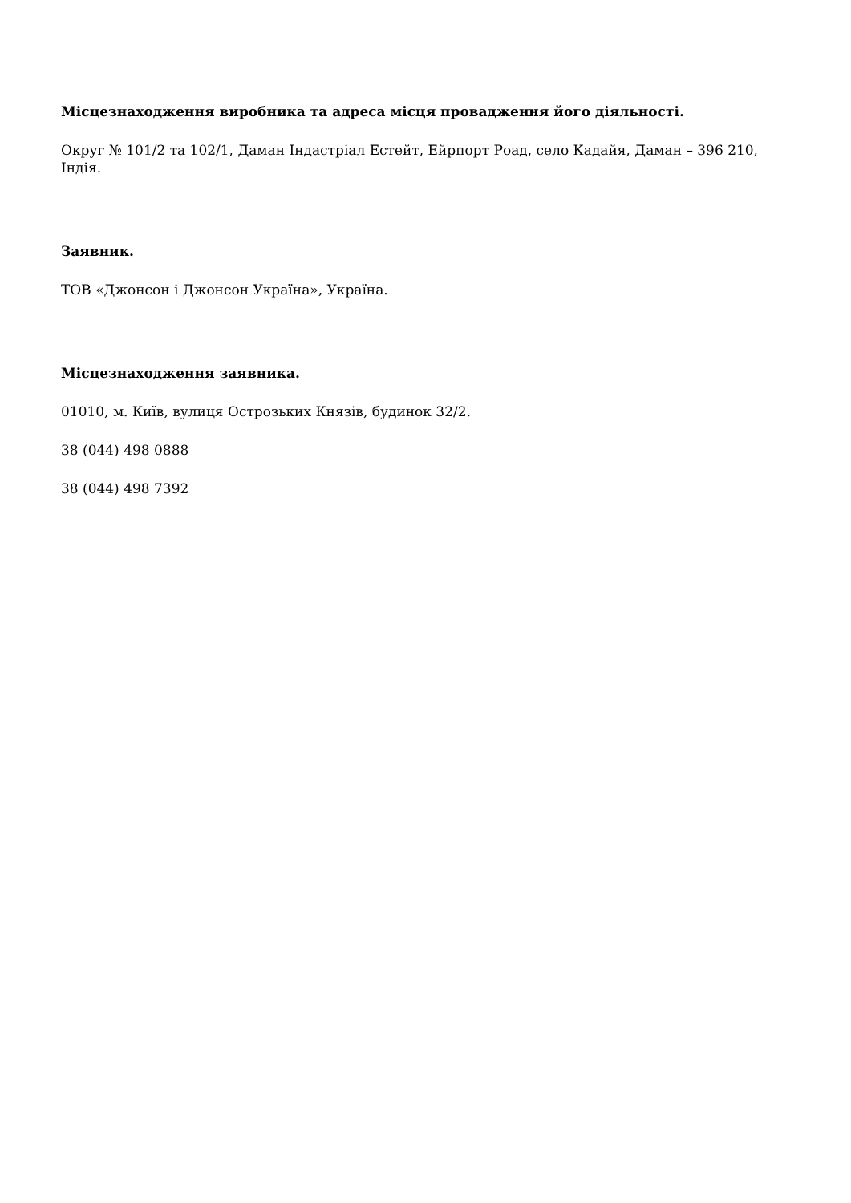Місцезнаходження виробника та адреса місця провадження його діяльності.
Округ № 101/2 та 102/1, Даман Індастріал Естейт, Ейрпорт Роад, село Кадайя, Даман – 396 210, Індія.
Заявник.
ТОВ «Джонсон і Джонсон Україна», Україна.
Місцезнаходження заявника.
01010, м. Київ, вулиця Острозьких Князів, будинок 32/2.
38 (044) 498 0888
38 (044) 498 7392